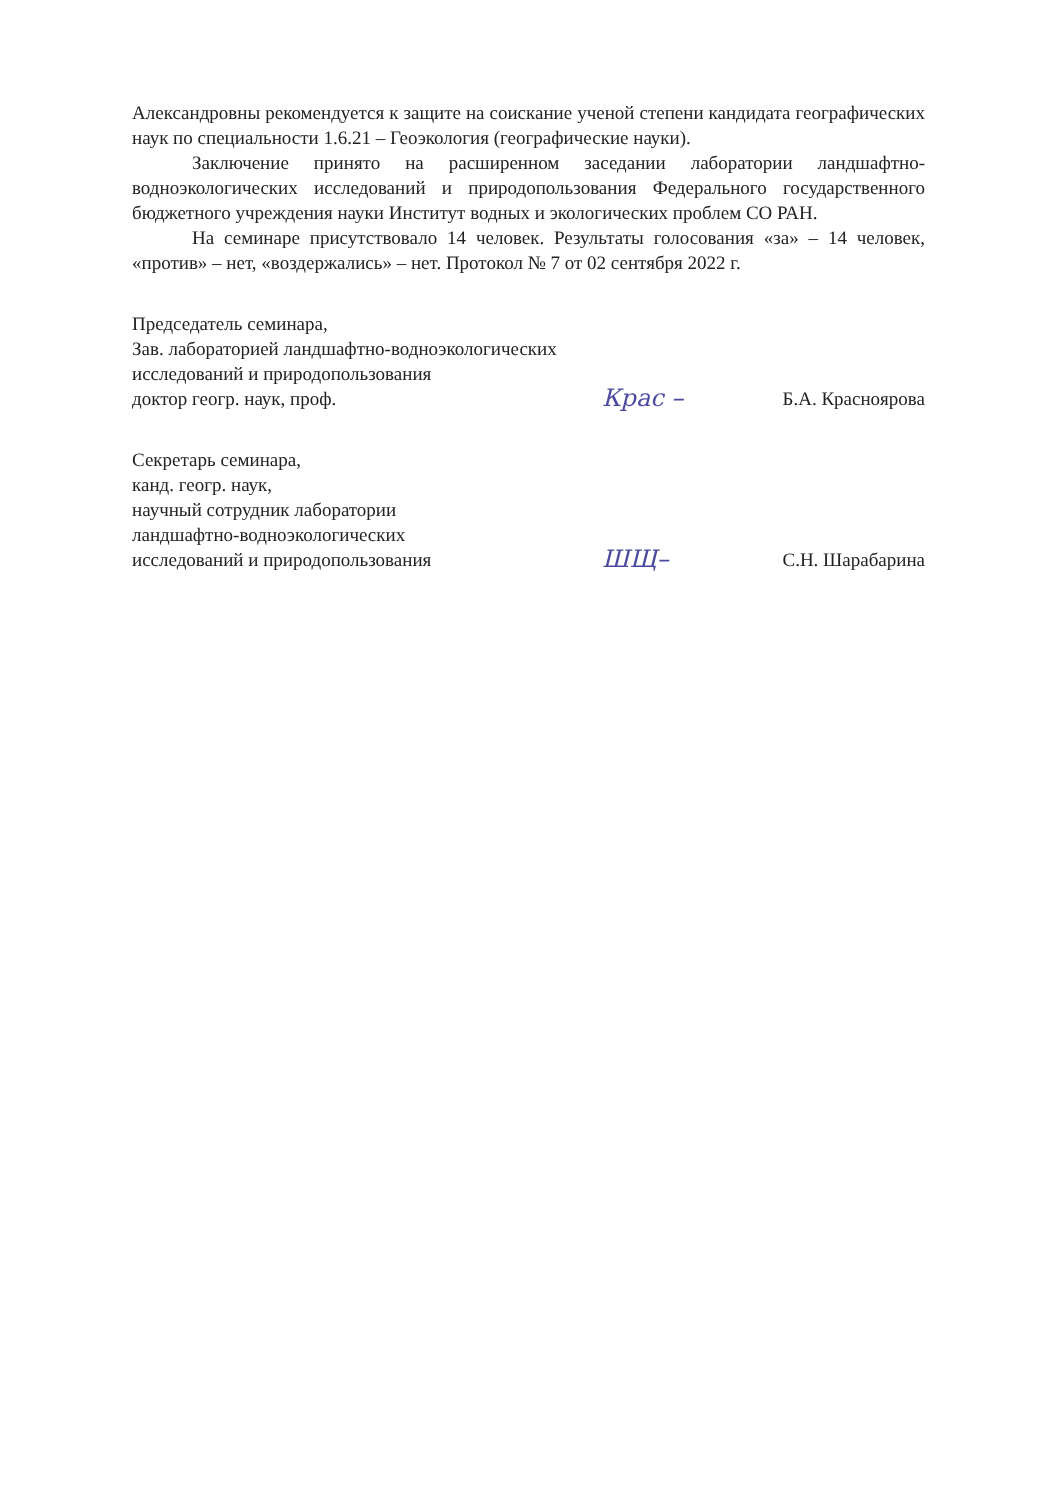Александровны рекомендуется к защите на соискание ученой степени кандидата географических наук по специальности 1.6.21 – Геоэкология (географические науки).
Заключение принято на расширенном заседании лаборатории ландшафтно-водноэкологических исследований и природопользования Федерального государственного бюджетного учреждения науки Институт водных и экологических проблем СО РАН.
На семинаре присутствовало 14 человек. Результаты голосования «за» – 14 человек, «против» – нет, «воздержались» – нет. Протокол № 7 от 02 сентября 2022 г.
Председатель семинара,
Зав. лабораторией ландшафтно-водноэкологических
исследований и природопользования
доктор геогр. наук, проф.
Крас –
Б.А. Краснoярова
Секретарь семинара,
канд. геогр. наук,
научный сотрудник лаборатории
ландшафтно-водноэкологических
исследований и природопользования
ШЩ–
С.Н. Шарабарина